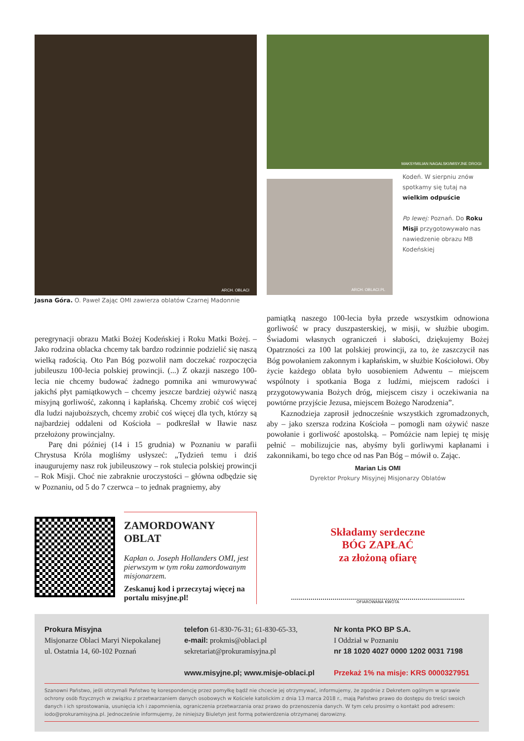ARCH. OBLACI
Jasna Góra. O. Paweł Zając OMI zawierza oblatów Czarnej Madonnie
MAKSYMILIAN NAGALSKI/MISYJNE DROGI
ARCH. OBLACI.PL
Kodeń. W sierpniu znów spotkamy się tutaj na wielkim odpuście
Po lewej: Poznań. Do Roku Misji przygotowywało nas nawiedzenie obrazu MB Kodeńskiej
peregrynacji obrazu Matki Bożej Kodeńskiej i Roku Matki Bożej. – Jako rodzina oblacka chcemy tak bardzo rodzinnie podzielić się naszą wielką radością. Oto Pan Bóg pozwolił nam doczekać rozpoczęcia jubileuszu 100-lecia polskiej prowincji. (...) Z okazji naszego 100-lecia nie chcemy budować żadnego pomnika ani wmurowywać jakichś płyt pamiątkowych – chcemy jeszcze bardziej ożywić naszą misyjną gorliwość, zakonną i kapłańską. Chcemy zrobić coś więcej dla ludzi najuboższych, chcemy zrobić coś więcej dla tych, którzy są najbardziej oddaleni od Kościoła – podkreślał w Iławie nasz przełożony prowincjalny.
Parę dni później (14 i 15 grudnia) w Poznaniu w parafii Chrystusa Króla mogliśmy usłyszeć: „Tydzień temu i dziś inaugurujemy nasz rok jubileuszowy – rok stulecia polskiej prowincji – Rok Misji. Choć nie zabraknie uroczystości – główna odbędzie się w Poznaniu, od 5 do 7 czerwca – to jednak pragniemy, aby
pamiątką naszego 100-lecia była przede wszystkim odnowiona gorliwość w pracy duszpasterskiej, w misji, w służbie ubogim. Świadomi własnych ograniczeń i słabości, dziękujemy Bożej Opatrzności za 100 lat polskiej prowincji, za to, że zaszczycił nas Bóg powołaniem zakonnym i kapłańskim, w służbie Kościołowi. Oby życie każdego oblata było uosobieniem Adwentu – miejscem wspólnoty i spotkania Boga z ludźmi, miejscem radości i przygotowywania Bożych dróg, miejscem ciszy i oczekiwania na powtórne przyjście Jezusa, miejscem Bożego Narodzenia”.
Kaznodzieja zaprosił jednocześnie wszystkich zgromadzonych, aby – jako szersza rodzina Kościoła – pomogli nam ożywić nasze powołanie i gorliwość apostolską. – Pomóżcie nam lepiej tę misję pełnić – mobilizujcie nas, abyśmy byli gorliwymi kapłanami i zakonnikami, bo tego chce od nas Pan Bóg – mówił o. Zając.
Marian Lis OMI
Dyrektor Prokury Misyjnej Misjonarzy Oblatów
ZAMORDOWANY OBLAT
Kapłan o. Joseph Hollanders OMI, jest pierwszym w tym roku zamordowanym misjonarzem.
Zeskanuj kod i przeczytaj więcej na portalu misyjne.pl!
Składamy serdeczne
BÓG ZAPŁAĆ
za złożoną ofiarę
OFIAROWANA KWOTA
Prokura Misyjna
Misjonarze Oblaci Maryi Niepokalanej
ul. Ostatnia 14, 60-102 Poznań
telefon 61-830-76-31; 61-830-65-33,
e-mail: prokmis@oblaci.pl
sekretariat@prokuramisyjna.pl
www.misyjne.pl; www.misje-oblaci.pl
Nr konta PKO BP S.A.
I Oddział w Poznaniu
nr 18 1020 4027 0000 1202 0031 7198
Przekaż 1% na misje: KRS 0000327951
Szanowni Państwo, jeśli otrzymali Państwo tę korespondencję przez pomyłkę bądź nie chcecie jej otrzymywać, informujemy, że zgodnie z Dekretem ogólnym w sprawie ochrony osób fizycznych w związku z przetwarzaniem danych osobowych w Kościele katolickim z dnia 13 marca 2018 r., mają Państwo prawo do dostępu do treści swoich danych i ich sprostowania, usunięcia ich i zapomnienia, ograniczenia przetwarzania oraz prawo do przenoszenia danych. W tym celu prosimy o kontakt pod adresem: iodo@prokuramisyjna.pl. Jednocześnie informujemy, że niniejszy Biuletyn jest formą potwierdzenia otrzymanej darowizny.